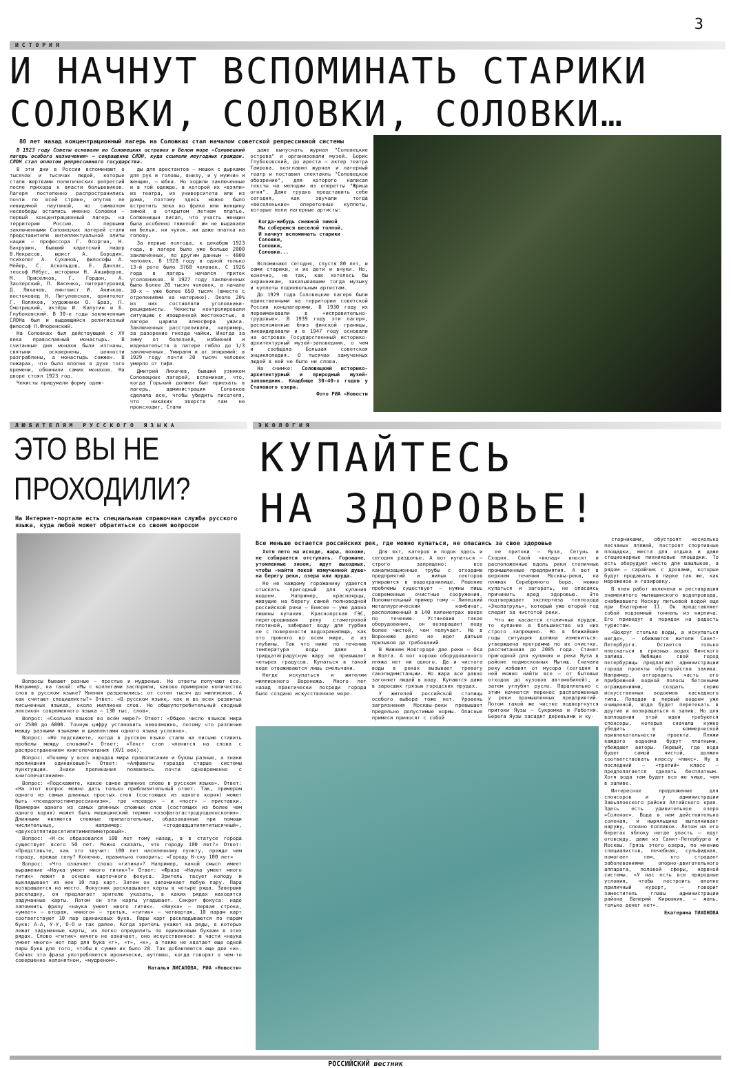3
ИСТОРИЯ
И НАЧНУТ ВСПОМИНАТЬ СТАРИКИ
СОЛОВКИ, СОЛОВКИ, СОЛОВКИ…
80 лет назад концентрационный лагерь на Соловках стал началом советской репрессивной системы
В 1923 году Советы основали на Соловецких островах в Белом море «Соловецкий лагерь особого назначения» – сокращенно СЛОН, куда ссылали неугодных граждан. СЛОН стал оплотом репрессивного государства.
В эти дни в России вспоминают о тысячах и тысячах людей, которые стали жертвами политических репрессий после прихода к власти большевиков. Лагеря постепенно распространились почти по всей стране, опутав ее невидимой паутиной, но символом несвободы остались именно Соловки – первый концентрационный лагерь на территории России. А первыми заключенными Соловецких лагерей стали представители интеллектуальной элиты нации – профессора Г. Осоргин, Н. Бахрушин, бывший кадетский лидер В.Некрасов, юрист А. Бородин, психолог А. Суханов, философы А. Мейер, С. Аскольдов, Е. Данзас, теософ Мёбус, историки Н. Анциферов, М. Приселков, Г. Гордон, А. Заозерский, П. Васенко, литературовед Д. Лихачев, лингвист И. Аничков, востоковед Н. Пигулевская, орнитолог Г. Поляков, художники О. Браз, П. Смотрицкий, актёры И. Калутин и Б. Глубоковский. В 30-е годы заключенным СЛОНа был и выдающийся религиозный философ П.Флоренский.
На Соловках был действующий с XV века православный монастырь. В считанные дни монахи были изгнаны, святыни осквернены, ценности разграблены, а монастырь сожжен. В пожарах, что было вполне в духе того времени, обвинили самих монахов. На дворе стоял 1923 год.
Чекисты придумали форму одеж-
ды для арестантов – мешок с дырками для рук и головы, внизу, и у мужчин и женщин, – юбка. Но ходили заключенные и в той одежде, в которой их «взяли» из театра, из университета или из дома, поэтому здесь можно было встретить зека во фраке или женщину зимой в открытом летнем платье. Солженицын писал, что участь женщин была особенно тяжелой: им не выдавали ни белья, ни чулок, ни даже платка на голову.
За первые полгода, к декабрю 1923 года, в лагере было уже больше 2000 заключённых, по другим данным – 4000 человек. В 1928 году в одной только 13-й роте было 3760 человек. С 1926 года в лагерь начался приток уголовников. В 1927 году заключенных было более 20 тысяч человек, в начале 30-х – уже более 650 тысяч (вместе с отделениями на материке). Около 20% из них составляли уголовники-рецидивисты. Чекисты контролировали ситуацию с изощренной жестокостью, в лагере царила атмосфера ужаса. Заключенных расстреливали, например, за разорение гнезда чайки. Иногда за зиму от болезней, избиений и издевательств в лагере гибло до 1/3 заключенных. Умирали и от эпидемий: в 1929 году почти 20 тысяч человек умерло от тифа.
Дмитрий Лихачев, бывший узником Соловецких лагерей, вспоминал, что, когда Горький должен был приехать в лагерь, администрация Соловков сделала все, чтобы убедить писателя, что никаких зверств там не происходит. Стали
даже выпускать журнал "Соловецкие острова" и организовали музей. Борис Глубоковский, до ареста – актер театра Таирова, возглавил журнал и лагерный театр и поставил спектакль "Соловецкое обозрение", для которого написал тексты на мелодии из оперетты "Жрица огня". Даже трудно представить себе сегодня, как звучали тогда «веселенькие» опереточные куплеты, которые пели лагерные артисты:
Когда-нибудь снежной зимой
Мы соберемся веселой толпой,
И начнут вспоминать старики
Соловки,
Соловки,
Соловки...
Вспоминают сегодня, спустя 80 лет, и сами старики, и их дети и внуки. Но, конечно, не так, как хотелось бы охранникам, заказывавшим тогда музыку и куплеты подневольным артистам.
До 1929 года Соловецкие лагеря были единственными на территории советской России концлагерями. В 1930 году их переименовали в «исправительно-трудовые». В 1939 году эти лагеря, расположенные близ финской границы, ликвидировали и в 1947 году основали на островах Государственный историко-архитектурный музей-заповедник, о чем и сообщала Большая советская энциклопедия. О тысячах замученных людей в ней не было ни слова.
На снимке: Соловецкий историко-архитектурный и природный музей-заповедник. Кладбище 30-40-х годов у Станового озера.
Фото РИА «Новости
ЛЮБИТЕЛЯМ РУССКОГО ЯЗЫКА
ЭТО ВЫ НЕ
ПРОХОДИЛИ?
На Интернет-портале есть специальная справочная служба русского языка, куда любой может обратиться со своим вопросом
Вопросы бывают разные – простые и мудреные. Но ответы получают все. Например, на такой: «Мы с коллегами заспорили, каково примерное количество слов в русском языке? Мнения разделились: от сотен тысяч до миллионов. А как считают специалисты?» Ответ: «В русском языке, как и во всех развитых письменных языках, около миллиона слов. Но общеупотребительный сводный лексикон современного языка – 130 тыс. слов».
Вопрос: «Сколько языков во всём мире?» Ответ: «Общее число языков мира от 2500 до 6000. Точную цифру установить невозможно, потому что различие между разными языками и диалектами одного языка условно».
Вопрос: «Не подскажете, когда в русском языке стали на письме ставить пробелы между словами?» Ответ: «Текст стал членится на слова с распространением книгопечатания (XVI век).
Вопрос: «Почему у всех народов мира правописание и буквы разные, а знаки препинания одинаковые?» Ответ: «Алфавиты гораздо старше системы пунктуации. Знаки препинания появились почти одновременно с книгопечатанием».
Вопрос: «Подскажите, какое самое длинное слово в русском языке». Ответ: «На этот вопрос можно дать только приблизительный ответ. Так, примером одного из самых длинных простых слов (состоящих из одного корня) может быть «псевдопостимпрессионизм», где «псевдо» – и «пост» – приставки. Примером одного из самых длинных сложных слов (состоящих из более чем одного корня) может быть медицинский термин «эзофагогастродуоденоскопия». Длинными являются сложные прилагательные, образованные при помощи числительных, например: «стодвадцатипятитысячный», «двухсотпятидесятипятимиллиметровый».
Вопрос: «Н-ск образовался 100 лет тому назад, а в статусе города существует всего 50 лет. Можно сказать, что городу 100 лет?» Ответ: «Представьте, как это звучит: 100 лет населенному пункту, прежде чем городу, прежде селу? Конечно, правильно говорить: «Городу Н-ску 100 лет»
Вопрос: «Что означает слово «гитика»? Например, какой смысл имеет выражение «Наука умеет много гитик»?» Ответ: «Фраза «Наука умеет много гитик» лежит в основе карточного фокуса. Зритель тасует колоду и выкладывает из нее 10 пар карт. Затем он запоминает любую пару. Пара возвращается на место. Фокусник раскладывает карты в четыре ряда. Завершив раскладку, он предлагает зрителю указать, в каких рядах находятся задуманные карты. Потом он эти карты угадывает. Секрет фокуса: надо запомнить фразу «наука умеет много гитик». «Наука» – первая строка, «умеет» – вторая, «много» – третья, «гитик» – четвертая. 10 парам карт соответствуют 10 пар одинаковых букв. Пары карт раскладываются по парам букв: А-А, У-У, О-О и так далее. Когда зритель укажет на ряды, в которых лежат задуманные карты, их легко определить по одинаковым буквам в этих рядах. Слово «гитик» ничего не означает, оно искусственное: в части «наука умеет много» нет пар для букв «г», «т», «к», а также не хватает еще одной пары букв для того, чтобы в сумме их было 20. Так добавляются еще две «и». Сейчас эта фраза употребляется иронически, шутливо, когда говорят о чем-то совершенно непонятном, «мудреном».
Наталья ЛИСАПОВА, РИА «Новости»
ЭКОЛОГИЯ
КУПАЙТЕСЬ
НА ЗДОРОВЬЕ!
Все меньше остается российских рек, где можно купаться, не опасаясь за свое здоровье
Хотя лето на исходе, жара, похоже, не собирается отступать. Горожане, утомленные зноем, ждут выходных, чтобы «найти покой измученной душе» на берегу реки, озера или пруда.
Но не каждому горожанину удается отыскать пригодный для купания водоем. Например, красноярцы, живущие на берегу самой полноводной российской реки – Енисее – уже давно лишены купания. Красноярская ГЭС, перегородившая реку стометровой плотиной, забирает воду для турбин не с поверхности водохранилища, как это принято во всем мире, а из глубины. Так что ниже по течению температура воды даже в тридцатиградусную жару не превышает четырех градусов. Купаться в такой воде отваживаются лишь смельчаки.
Негде искупаться и жителям миллионного Воронежа. Много лет назад практически посреди города было создано искусственное море.
Для яхт, катеров и лодок здесь и сегодня раздолье. А вот купаться – строго запрещено: все канализационные трубы с отходами предприятий и жилых секторов упираются в водохранилище. Решение проблемы существует – нужны лишь современные очистные сооружения. Положительный пример тому – Липецкий металлургический комбинат, расположенный в 140 километрах вверх по течению. Установив такое оборудование, он возвращает воду более чистой, чем получает. Но в Воронеже дело не идет дальше призывов да требований.
В Нижнем Новгороде две реки – Ока и Волга. А вот хорошо оборудованного пляжа нет ни одного. Да и чистота воды в реках вызывает тревогу санэпидемстанции. Но жара все равно загоняет людей в воду. Купаются даже в заросших грязью городских прудах.
У жителей российской столицы особого выбора тоже нет. Уровень загрязнения Москвы-реки превышает предельно допустимые нормы. Опасные примеси приносят с собой
ее притоки – Яуза, Сетунь и Сходня. Свой «вклад» вносят и расположенные вдоль реки столичные промышленные предприятия. А вот в верхнем течении Москвы-реки, на пляжах Серебряного бора, можно купаться и загорать, не опасаясь причинить вред здоровью. Это подтверждает экспертиза теплохода «Экопатруль», который уже второй год следит за чистотой реки.
Что же касается столичных прудов, то купание в большинстве из них строго запрещено. Но в ближайшие годы ситуация должна измениться: утверждена программа по их очистке, рассчитанная до 2005 года. Станет пригодной для купания и река Яуза в районе подмосковных Мытищ. Сначала реку избавят от мусора (сегодня в ней можно найти все – от бытовых отходов до кузовов автомобилей), а затем углубят русло. Параллельно с этим начнется перенос расположенных у реки промышленных предприятий. Потом такой же чистке подвергнутся притоки Яузы – Сукромка и Работня. Берега Яузы засадят деревьями и ку-
старниками, обустроят несколько песчаных пляжей, построят спортивные площадки, места для отдыха и даже стационарные пикниковые площадки. То есть оборудуют место для шашлыков, а рядом – сарайчик с дровами, которые будут продавать в парке так же, как мороженое и газировку.
В план работ включена и реставрация знаменитого мытищинского водопровода, снабжавшего Москву питьевой водой еще при Екатерине II. Он представляет собой подземный тоннель из кирпича. Его приведут в порядок на радость туристам.
«Вокруг столько воды, а искупаться негде», – обижаются жители Санкт-Петербурга. Остается только плескаться в грязных водах Финского залива. Любящие свой город петербуржцы предлагают администрации города проекты обустройства залива. Например, отгородить часть его прибрежной водной полосы бетонными ограждениями, создать серию искусственных водоемов каскадного типа. Попадая в первый водоем уже очищенной, вода будет перетекать в другие и возвращаться в залив. Но для воплощения этой идеи требуются спонсоры, которых сначала нужно убедить в коммерческой привлекательности проекта. Пляжи каждого водоема будут платными, убеждают авторы. Первый, где вода будет самой чистой, должен соответствовать классу «люкс». Ну а последний – «третий» класс – предполагается сделать бесплатным. Хотя вода там будет все же чище, чем в заливе.
Интересное предложение для спонсоров и у администрации Завьяловского района Алтайского края. Здесь есть удивительное озеро «Соленое». Вода в нем действительно соленая, и ныряльщика выталкивает наружу, словно поплавок. Летом на его берегах яблоку негде упасть – едут отовсюду, даже из Санкт-Петербурга и Москвы. Грязь этого озера, по мнению специалистов, лечебная, сульфидная, помогает тем, кто страдает заболеваниями опорно-двигательного аппарата, половой сферы, нервной системы. «У нас есть все природные условия, чтобы построить вполне приличный курорт, – говорит заместитель главы администрации района Валерий Кирюшкин, – жаль, только денег нет».
Екатерина ТИХОНОВА
РОССИЙСКИЙ вестник